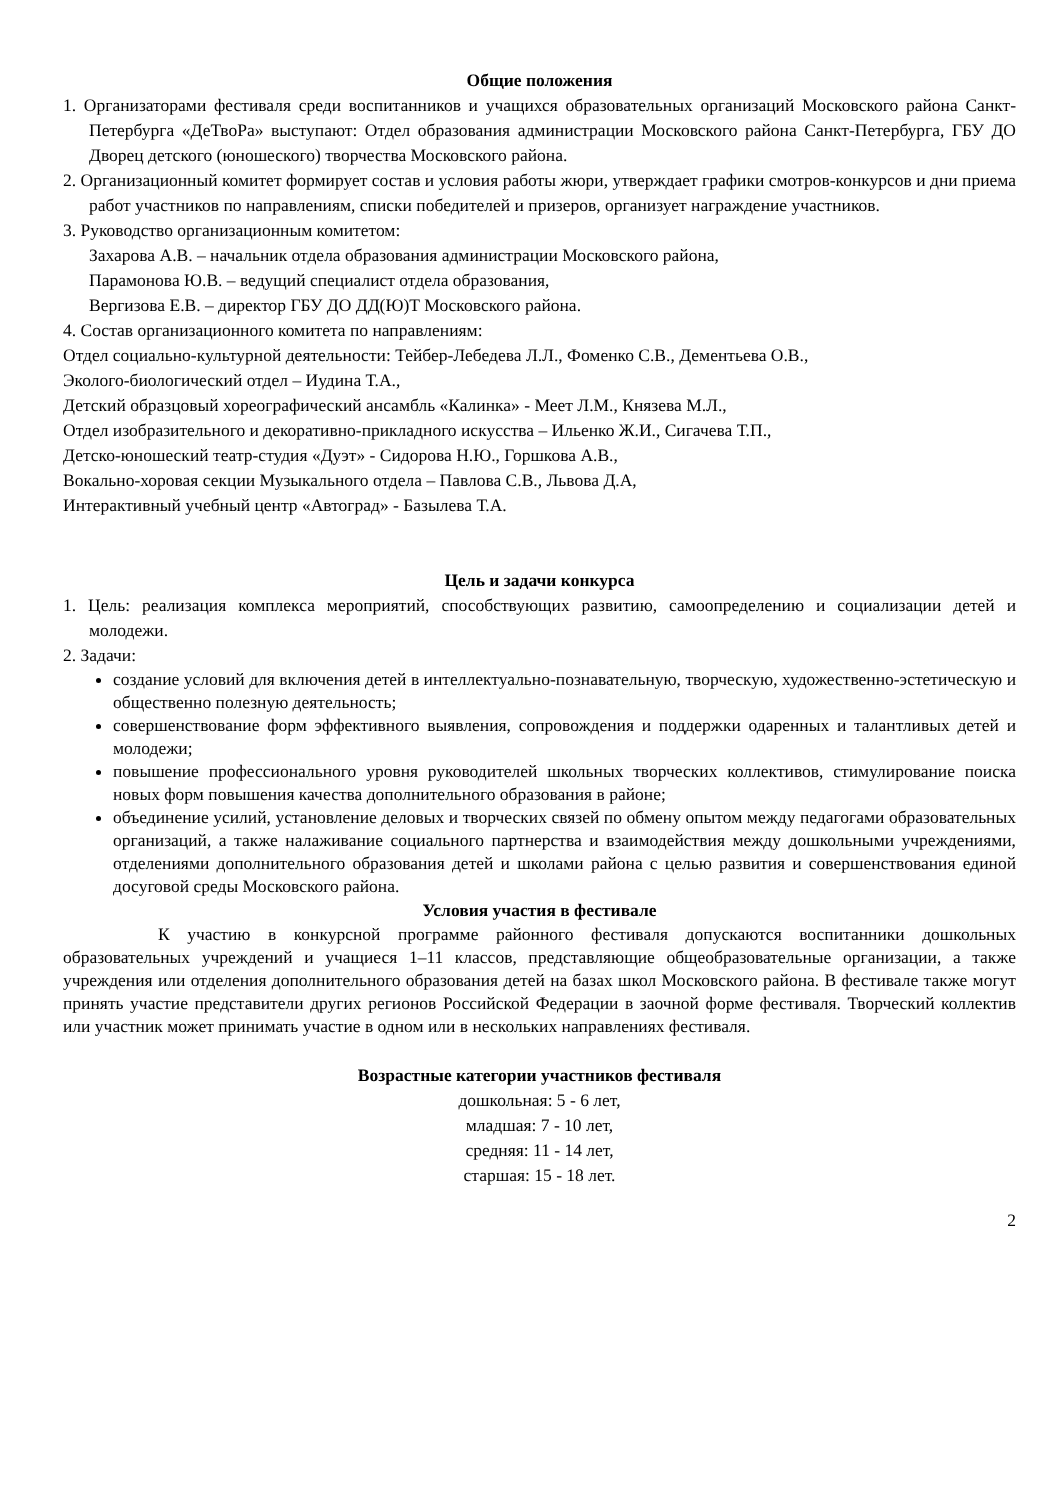Общие положения
1. Организаторами фестиваля среди воспитанников и учащихся образовательных организаций Московского района Санкт-Петербурга «ДеТвоРа» выступают: Отдел образования администрации Московского района Санкт-Петербурга, ГБУ ДО Дворец детского (юношеского) творчества Московского района.
2. Организационный комитет формирует состав и условия работы жюри, утверждает графики смотров-конкурсов и дни приема работ участников по направлениям, списки победителей и призеров, организует награждение участников.
3. Руководство организационным комитетом:
Захарова А.В. – начальник отдела образования администрации Московского района,
Парамонова Ю.В. – ведущий специалист отдела образования,
Вергизова Е.В. – директор ГБУ ДО ДД(Ю)Т Московского района.
4. Состав организационного комитета по направлениям:
Отдел социально-культурной деятельности: Тейбер-Лебедева Л.Л., Фоменко С.В., Дементьева О.В.,
Эколого-биологический отдел – Иудина Т.А.,
Детский образцовый хореографический ансамбль «Калинка» - Меет Л.М., Князева М.Л.,
Отдел изобразительного и декоративно-прикладного искусства – Ильенко Ж.И., Сигачева Т.П.,
Детско-юношеский театр-студия «Дуэт» - Сидорова Н.Ю., Горшкова А.В.,
Вокально-хоровая секции Музыкального отдела – Павлова С.В., Львова Д.А,
Интерактивный учебный центр «Автоград» - Базылева Т.А.
Цель и задачи конкурса
1. Цель: реализация комплекса мероприятий, способствующих развитию, самоопределению и социализации детей и молодежи.
2. Задачи:
создание условий для включения детей в интеллектуально-познавательную, творческую, художественно-эстетическую и общественно полезную деятельность;
совершенствование форм эффективного выявления, сопровождения и поддержки одаренных и талантливых детей и молодежи;
повышение профессионального уровня руководителей школьных творческих коллективов, стимулирование поиска новых форм повышения качества дополнительного образования в районе;
объединение усилий, установление деловых и творческих связей по обмену опытом между педагогами образовательных организаций, а также налаживание социального партнерства и взаимодействия между дошкольными учреждениями, отделениями дополнительного образования детей и школами района с целью развития и совершенствования единой досуговой среды Московского района.
Условия участия в фестивале
К участию в конкурсной программе районного фестиваля допускаются воспитанники дошкольных образовательных учреждений и учащиеся 1–11 классов, представляющие общеобразовательные организации, а также учреждения или отделения дополнительного образования детей на базах школ Московского района. В фестивале также могут принять участие представители других регионов Российской Федерации в заочной форме фестиваля. Творческий коллектив или участник может принимать участие в одном или в нескольких направлениях фестиваля.
Возрастные категории участников фестиваля
дошкольная: 5 - 6 лет,
младшая: 7 - 10 лет,
средняя: 11 - 14 лет,
старшая: 15 - 18 лет.
2